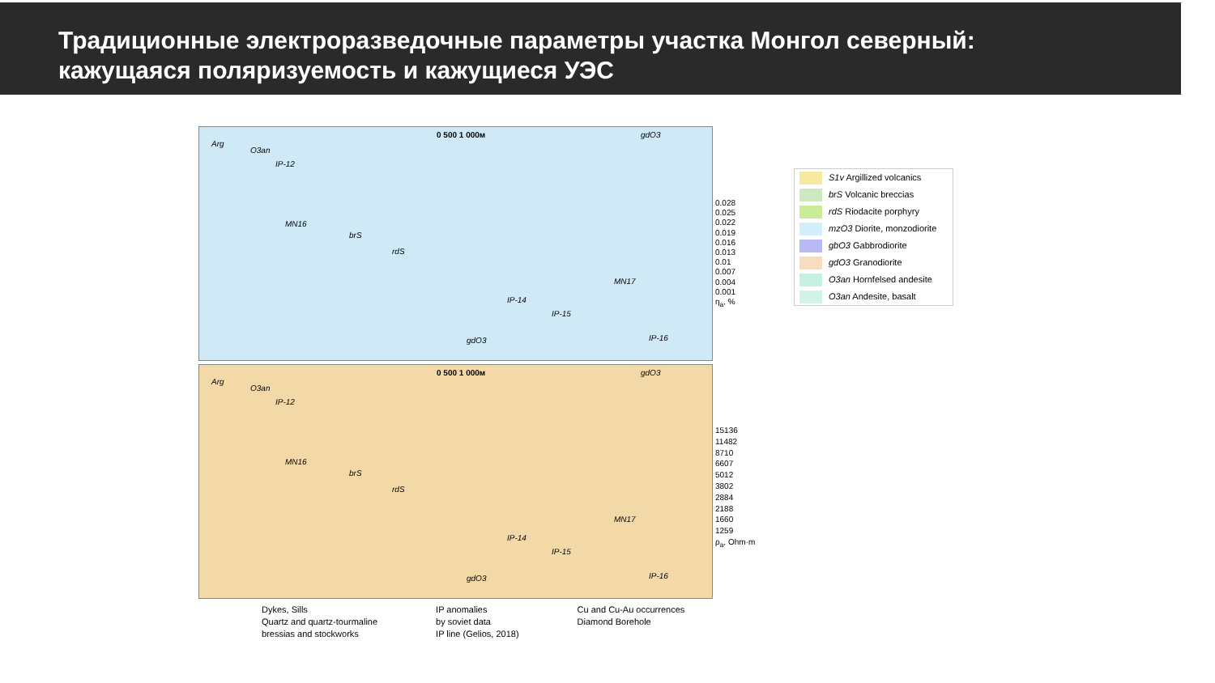Традиционные электроразведочные параметры участка Монгол северный:
кажущаяся поляризуемость и кажущиеся УЭС
0 500 1 000м
Arg
O3an
IP-12
MN16
brS
rdS
IP-14
MN17
IP-15
gdO3 IP-16
gdO3
0.028
0.025
0.022
0.019
0.016
0.013
0.01
0.007
0.004
0.001
η<sub>a</sub>, %
0 500 1 000м
Arg
O3an
IP-12
MN16
brS
rdS
IP-14
MN17
IP-15
gdO3 IP-16
gdO3
15136
11482
8710
6607
5012
3802
2884
2188
1660
1259
ρ<sub>a</sub>, Ohm·m
S1v Argillized volcanics
brS Volcanic breccias
rdS Riodacite porphyry
mzO3 Diorite, monzodiorite
gbO3 Gabbrodiorite
gdO3 Granodiorite
O3an Hornfelsed andesite
O3an Andesite, basalt
Dykes, Sills
Quartz and quartz-tourmaline
bressias and stockworks
IP anomalies
by soviet data
IP line (Gelios, 2018)
Cu and Cu-Au occurrences
Diamond Borehole